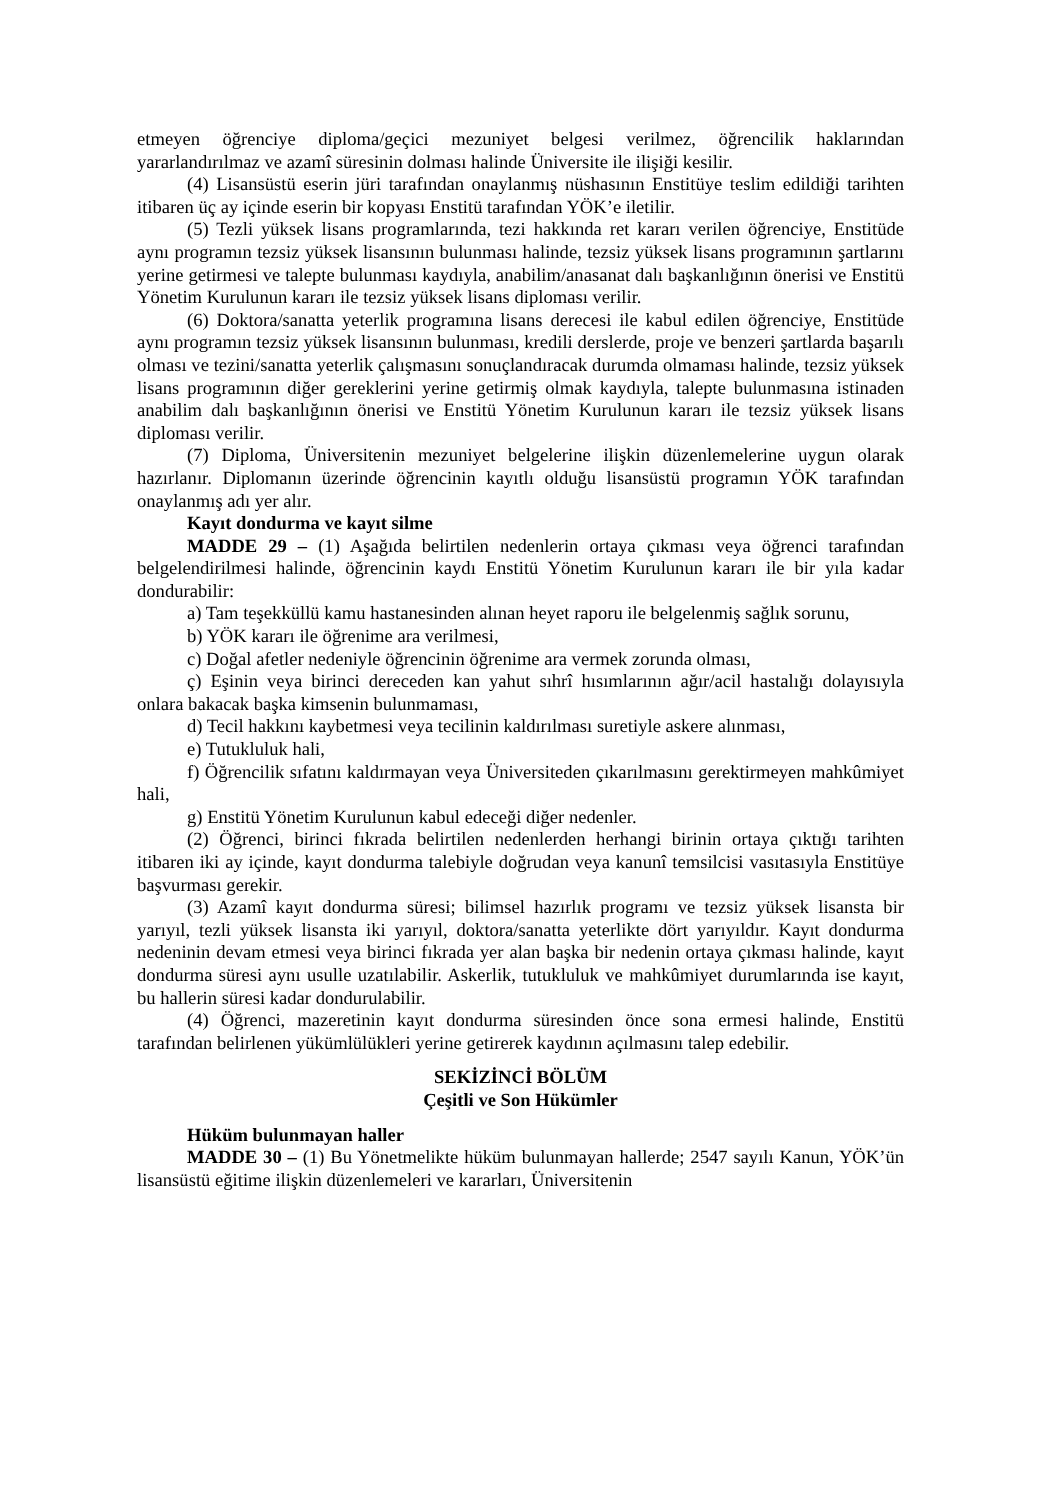etmeyen öğrenciye diploma/geçici mezuniyet belgesi verilmez, öğrencilik haklarından yararlandırılmaz ve azamî süresinin dolması halinde Üniversite ile ilişiği kesilir.
(4) Lisansüstü eserin jüri tarafından onaylanmış nüshasının Enstitüye teslim edildiği tarihten itibaren üç ay içinde eserin bir kopyası Enstitü tarafından YÖK’e iletilir.
(5) Tezli yüksek lisans programlarında, tezi hakkında ret kararı verilen öğrenciye, Enstitüde aynı programın tezsiz yüksek lisansının bulunması halinde, tezsiz yüksek lisans programının şartlarını yerine getirmesi ve talepte bulunması kaydıyla, anabilim/anasanat dalı başkanlığının önerisi ve Enstitü Yönetim Kurulunun kararı ile tezsiz yüksek lisans diploması verilir.
(6) Doktora/sanatta yeterlik programına lisans derecesi ile kabul edilen öğrenciye, Enstitüde aynı programın tezsiz yüksek lisansının bulunması, kredili derslerde, proje ve benzeri şartlarda başarılı olması ve tezini/sanatta yeterlik çalışmasını sonuçlandıracak durumda olmaması halinde, tezsiz yüksek lisans programının diğer gereklerini yerine getirmiş olmak kaydıyla, talepte bulunmasına istinaden anabilim dalı başkanlığının önerisi ve Enstitü Yönetim Kurulunun kararı ile tezsiz yüksek lisans diploması verilir.
(7) Diploma, Üniversitenin mezuniyet belgelerine ilişkin düzenlemelerine uygun olarak hazırlanır. Diplomanın üzerinde öğrencinin kayıtlı olduğu lisansüstü programın YÖK tarafından onaylanmış adı yer alır.
Kayıt dondurma ve kayıt silme
MADDE 29 – (1) Aşağıda belirtilen nedenlerin ortaya çıkması veya öğrenci tarafından belgelendirilmesi halinde, öğrencinin kaydı Enstitü Yönetim Kurulunun kararı ile bir yıla kadar dondurabilir:
a) Tam teşekküllü kamu hastanesinden alınan heyet raporu ile belgelenmiş sağlık sorunu,
b) YÖK kararı ile öğrenime ara verilmesi,
c) Doğal afetler nedeniyle öğrencinin öğrenime ara vermek zorunda olması,
ç) Eşinin veya birinci dereceden kan yahut sıhrî hısımlarının ağır/acil hastalığı dolayısıyla onlara bakacak başka kimsenin bulunmaması,
d) Tecil hakkını kaybetmesi veya tecilinin kaldırılması suretiyle askere alınması,
e) Tutukluluk hali,
f) Öğrencilik sıfatını kaldırmayan veya Üniversiteden çıkarılmasını gerektirmeyen mahkûmiyet hali,
g) Enstitü Yönetim Kurulunun kabul edeceği diğer nedenler.
(2) Öğrenci, birinci fıkrada belirtilen nedenlerden herhangi birinin ortaya çıktığı tarihten itibaren iki ay içinde, kayıt dondurma talebiyle doğrudan veya kanunî temsilcisi vasıtasıyla Enstitüye başvurması gerekir.
(3) Azamî kayıt dondurma süresi; bilimsel hazırlık programı ve tezsiz yüksek lisansta bir yarıyıl, tezli yüksek lisansta iki yarıyıl, doktora/sanatta yeterlikte dört yarıyıldır. Kayıt dondurma nedeninin devam etmesi veya birinci fıkrada yer alan başka bir nedenin ortaya çıkması halinde, kayıt dondurma süresi aynı usulle uzatılabilir. Askerlik, tutukluluk ve mahkûmiyet durumlarında ise kayıt, bu hallerin süresi kadar dondurulabilir.
(4) Öğrenci, mazeretinin kayıt dondurma süresinden önce sona ermesi halinde, Enstitü tarafından belirlenen yükümlülükleri yerine getirerek kaydının açılmasını talep edebilir.
SEKİZİNCİ BÖLÜM
Çeşitli ve Son Hükümler
Hüküm bulunmayan haller
MADDE 30 – (1) Bu Yönetmelikte hüküm bulunmayan hallerde; 2547 sayılı Kanun, YÖK’ün lisansüstü eğitime ilişkin düzenlemeleri ve kararları, Üniversitenin